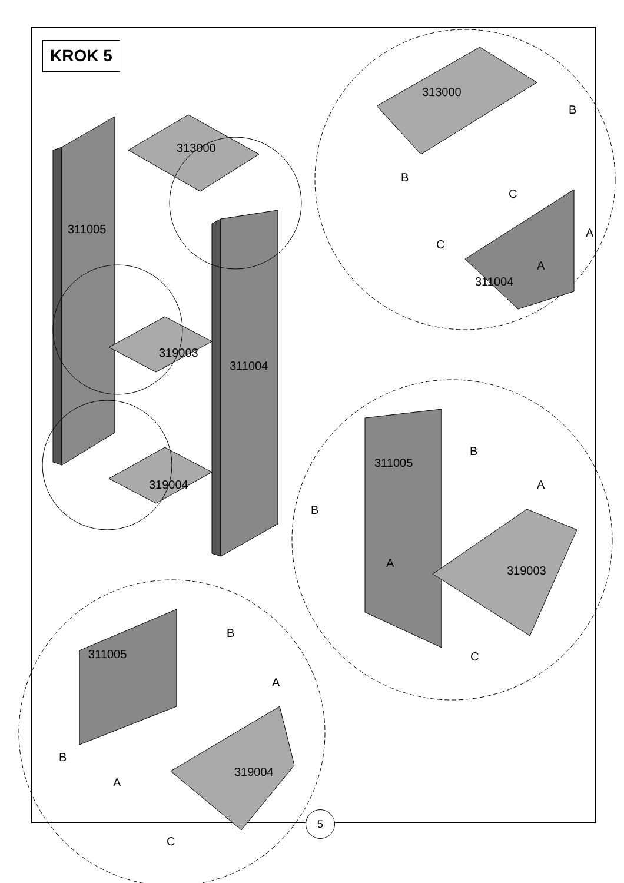KROK 5
313000
311005
311004
319003
319004
313000
B
B
C
A
C
A
311004
311005
B
A
B
A
319003
C
B
311005
A
B
A
319004
C
5